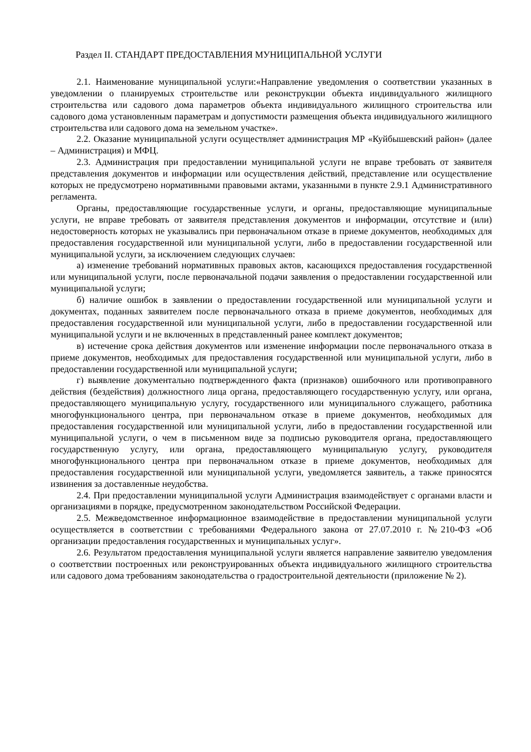Раздел II. СТАНДАРТ ПРЕДОСТАВЛЕНИЯ МУНИЦИПАЛЬНОЙ УСЛУГИ
2.1. Наименование муниципальной услуги:«Направление уведомления о соответствии указанных в уведомлении о планируемых строительстве или реконструкции объекта индивидуального жилищного строительства или садового дома параметров объекта индивидуального жилищного строительства или садового дома установленным параметрам и допустимости размещения объекта индивидуального жилищного строительства или садового дома на земельном участке».
2.2. Оказание муниципальной услуги осуществляет администрация МР «Куйбышевский район» (далее – Администрация) и МФЦ.
2.3. Администрация при предоставлении муниципальной услуги не вправе требовать от заявителя представления документов и информации или осуществления действий, представление или осуществление которых не предусмотрено нормативными правовыми актами, указанными в пункте 2.9.1 Административного регламента.
Органы, предоставляющие государственные услуги, и органы, предоставляющие муниципальные услуги, не вправе требовать от заявителя представления документов и информации, отсутствие и (или) недостоверность которых не указывались при первоначальном отказе в приеме документов, необходимых для предоставления государственной или муниципальной услуги, либо в предоставлении государственной или муниципальной услуги, за исключением следующих случаев:
а) изменение требований нормативных правовых актов, касающихся предоставления государственной или муниципальной услуги, после первоначальной подачи заявления о предоставлении государственной или муниципальной услуги;
б) наличие ошибок в заявлении о предоставлении государственной или муниципальной услуги и документах, поданных заявителем после первоначального отказа в приеме документов, необходимых для предоставления государственной или муниципальной услуги, либо в предоставлении государственной или муниципальной услуги и не включенных в представленный ранее комплект документов;
в) истечение срока действия документов или изменение информации после первоначального отказа в приеме документов, необходимых для предоставления государственной или муниципальной услуги, либо в предоставлении государственной или муниципальной услуги;
г) выявление документально подтвержденного факта (признаков) ошибочного или противоправного действия (бездействия) должностного лица органа, предоставляющего государственную услугу, или органа, предоставляющего муниципальную услугу, государственного или муниципального служащего, работника многофункционального центра, при первоначальном отказе в приеме документов, необходимых для предоставления государственной или муниципальной услуги, либо в предоставлении государственной или муниципальной услуги, о чем в письменном виде за подписью руководителя органа, предоставляющего государственную услугу, или органа, предоставляющего муниципальную услугу, руководителя многофункционального центра при первоначальном отказе в приеме документов, необходимых для предоставления государственной или муниципальной услуги, уведомляется заявитель, а также приносятся извинения за доставленные неудобства.
2.4. При предоставлении муниципальной услуги Администрация взаимодействует с органами власти и организациями в порядке, предусмотренном законодательством Российской Федерации.
2.5. Межведомственное информационное взаимодействие в предоставлении муниципальной услуги осуществляется в соответствии с требованиями Федерального закона от 27.07.2010 г. №210-ФЗ «Об организации предоставления государственных и муниципальных услуг».
2.6. Результатом предоставления муниципальной услуги является направление заявителю уведомления о соответствии построенных или реконструированных объекта индивидуального жилищного строительства или садового дома требованиям законодательства о градостроительной деятельности (приложение № 2).